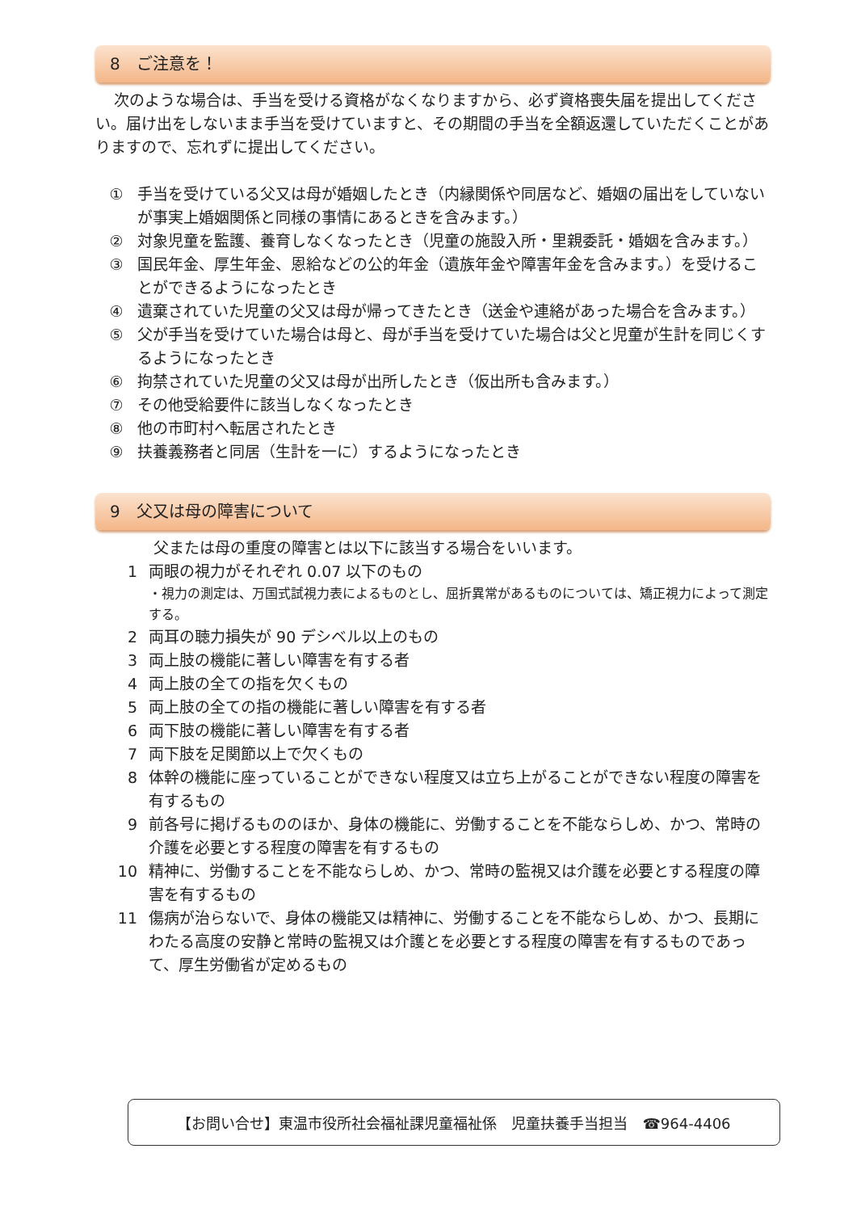8　ご注意を！
次のような場合は、手当を受ける資格がなくなりますから、必ず資格喪失届を提出してください。届け出をしないまま手当を受けていますと、その期間の手当を全額返還していただくことがありますので、忘れずに提出してください。
① 手当を受けている父又は母が婚姻したとき（内縁関係や同居など、婚姻の届出をしていないが事実上婚姻関係と同様の事情にあるときを含みます。）
② 対象児童を監護、養育しなくなったとき（児童の施設入所・里親委託・婚姻を含みます。）
③ 国民年金、厚生年金、恩給などの公的年金（遺族年金や障害年金を含みます。）を受けることができるようになったとき
④ 遺棄されていた児童の父又は母が帰ってきたとき（送金や連絡があった場合を含みます。）
⑤ 父が手当を受けていた場合は母と、母が手当を受けていた場合は父と児童が生計を同じくするようになったとき
⑥ 拘禁されていた児童の父又は母が出所したとき（仮出所も含みます。）
⑦ その他受給要件に該当しなくなったとき
⑧ 他の市町村へ転居されたとき
⑨ 扶養義務者と同居（生計を一に）するようになったとき
9　父又は母の障害について
父または母の重度の障害とは以下に該当する場合をいいます。
1 両眼の視力がそれぞれ 0.07 以下のもの
・視力の測定は、万国式試視力表によるものとし、屈折異常があるものについては、矯正視力によって測定する。
2 両耳の聴力損失が 90 デシベル以上のもの
3 両上肢の機能に著しい障害を有する者
4 両上肢の全ての指を欠くもの
5 両上肢の全ての指の機能に著しい障害を有する者
6 両下肢の機能に著しい障害を有する者
7 両下肢を足関節以上で欠くもの
8 体幹の機能に座っていることができない程度又は立ち上がることができない程度の障害を有するもの
9 前各号に掲げるもののほか、身体の機能に、労働することを不能ならしめ、かつ、常時の介護を必要とする程度の障害を有するもの
10 精神に、労働することを不能ならしめ、かつ、常時の監視又は介護を必要とする程度の障害を有するもの
11 傷病が治らないで、身体の機能又は精神に、労働することを不能ならしめ、かつ、長期にわたる高度の安静と常時の監視又は介護とを必要とする程度の障害を有するものであって、厚生労働省が定めるもの
【お問い合せ】東温市役所社会福祉課児童福祉係　児童扶養手当担当　☎964-4406